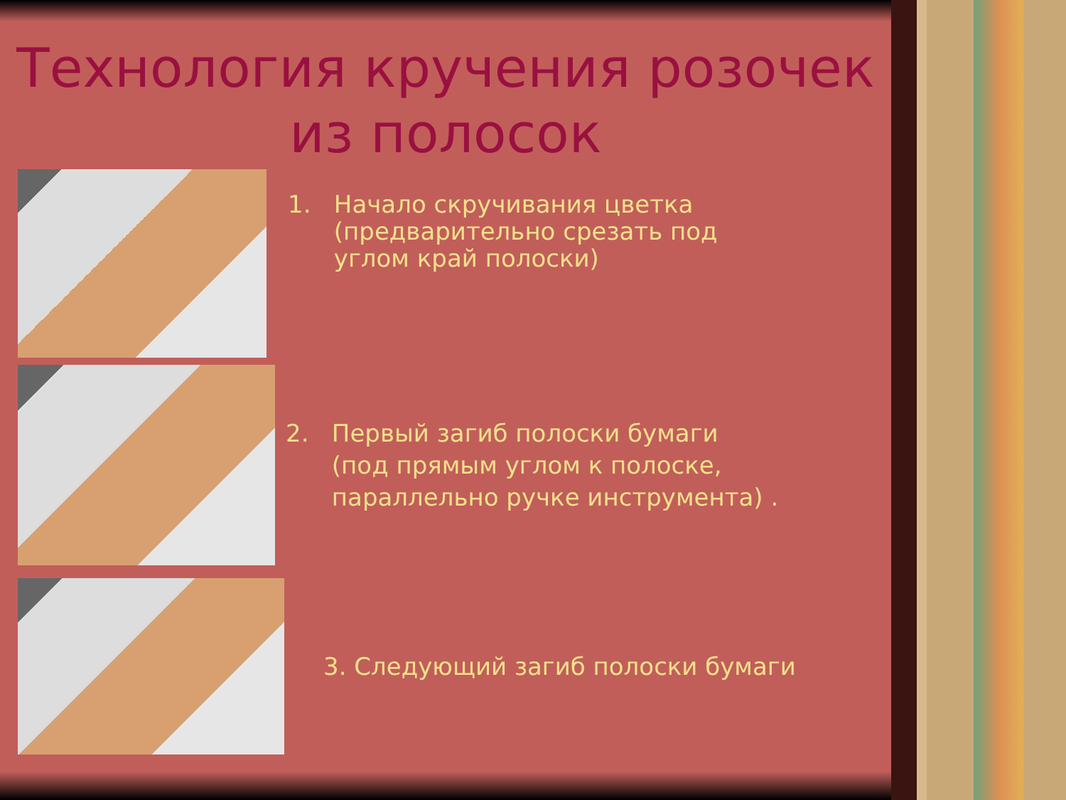Технология кручения розочек
из полосок
1. Начало скручивания цветка
(предварительно срезать под
углом край полоски)
2. Первый загиб полоски бумаги
(под прямым углом к полоске,
параллельно ручке инструмента) .
3. Следующий загиб полоски бумаги